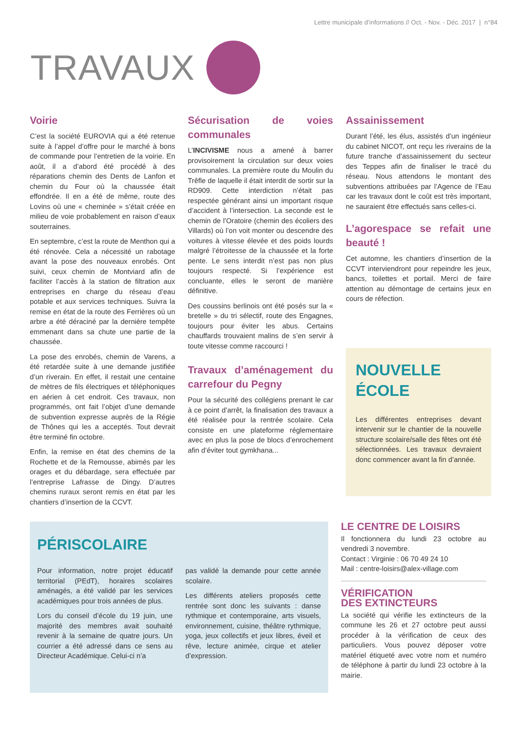Lettre municipale d’informations // Oct. - Nov. - Déc. 2017 | n°84
TRAVAUX
Voirie
C’est la société EUROVIA qui a été retenue suite à l’appel d’offre pour le marché à bons de commande pour l’entretien de la voirie. En août, il a d’abord été procédé à des réparations chemin des Dents de Lanfon et chemin du Four où la chaussée était effondrée. Il en a été de même, route des Lovins où une « cheminée » s’était créée en milieu de voie probablement en raison d’eaux souterraines.
En septembre, c’est la route de Menthon qui a été rénovée. Cela a nécessité un rabotage avant la pose des nouveaux enrobés. Ont suivi, ceux chemin de Montviard afin de faciliter l’accès à la station de filtration aux entreprises en charge du réseau d’eau potable et aux services techniques. Suivra la remise en état de la route des Ferrières où un arbre a été déraciné par la dernière tempête emmenant dans sa chute une partie de la chaussée.
La pose des enrobés, chemin de Varens, a été retardée suite à une demande justifiée d’un riverain. En effet, il restait une centaine de mètres de fils électriques et téléphoniques en aérien à cet endroit. Ces travaux, non programmés, ont fait l’objet d’une demande de subvention expresse auprès de la Régie de Thônes qui les a acceptés. Tout devrait être terminé fin octobre.
Enfin, la remise en état des chemins de la Rochette et de la Remousse, abimés par les orages et du débardage, sera effectuée par l’entreprise Lafrasse de Dingy. D’autres chemins ruraux seront remis en état par les chantiers d’insertion de la CCVT.
Sécurisation de voies communales
L’INCIVISME nous a amené à barrer provisoirement la circulation sur deux voies communales. La première route du Moulin du Trêfle de laquelle il était interdit de sortir sur la RD909. Cette interdiction n’était pas respectée générant ainsi un important risque d’accident à l’intersection. La seconde est le chemin de l’Oratoire (chemin des écoliers des Villards) où l’on voit monter ou descendre des voitures à vitesse élevée et des poids lourds malgré l’étroitesse de la chaussée et la forte pente. Le sens interdit n’est pas non plus toujours respecté. Si l’expérience est concluante, elles le seront de manière définitive.
Des coussins berlinois ont été posés sur la « bretelle » du tri sélectif, route des Engagnes, toujours pour éviter les abus. Certains chauffards trouvaient malins de s’en servir à toute vitesse comme raccourci !
Travaux d’aménagement du carrefour du Pegny
Pour la sécurité des collégiens prenant le car à ce point d’arrêt, la finalisation des travaux a été réalisée pour la rentrée scolaire. Cela consiste en une plateforme réglementaire avec en plus la pose de blocs d’enrochement afin d’éviter tout gymkhana...
Assainissement
Durant l’été, les élus, assistés d’un ingénieur du cabinet NICOT, ont reçu les riverains de la future tranche d’assainissement du secteur des Teppes afin de finaliser le tracé du réseau. Nous attendons le montant des subventions attribuées par l’Agence de l’Eau car les travaux dont le coût est très important, ne sauraient être effectués sans celles-ci.
L’agorespace se refait une beauté !
Cet automne, les chantiers d’insertion de la CCVT interviendront pour repeindre les jeux, bancs, toilettes et portail. Merci de faire attention au démontage de certains jeux en cours de réfection.
NOUVELLE
ÉCOLE
Les différentes entreprises devant intervenir sur le chantier de la nouvelle structure scolaire/salle des fêtes ont été sélectionnées. Les travaux devraient donc commencer avant la fin d’année.
PÉRISCOLAIRE
Pour information, notre projet éducatif territorial (PEdT), horaires scolaires aménagés, a été validé par les services académiques pour trois années de plus.
Lors du conseil d’école du 19 juin, une majorité des membres avait souhaité revenir à la semaine de quatre jours. Un courrier a été adressé dans ce sens au Directeur Académique. Celui-ci n’a
pas validé la demande pour cette année scolaire.
Les différents ateliers proposés cette rentrée sont donc les suivants : danse rythmique et contemporaine, arts visuels, environnement, cuisine, théâtre rythmique, yoga, jeux collectifs et jeux libres, éveil et rêve, lecture animée, cirque et atelier d’expression.
LE CENTRE DE LOISIRS
Il fonctionnera du lundi 23 octobre au vendredi 3 novembre.
Contact : Virginie : 06 70 49 24 10
Mail : centre-loisirs@alex-village.com
VÉRIFICATION
DES EXTINCTEURS
La société qui vérifie les extincteurs de la commune les 26 et 27 octobre peut aussi procéder à la vérification de ceux des particuliers. Vous pouvez déposer votre matériel étiqueté avec votre nom et numéro de téléphone à partir du lundi 23 octobre à la mairie.